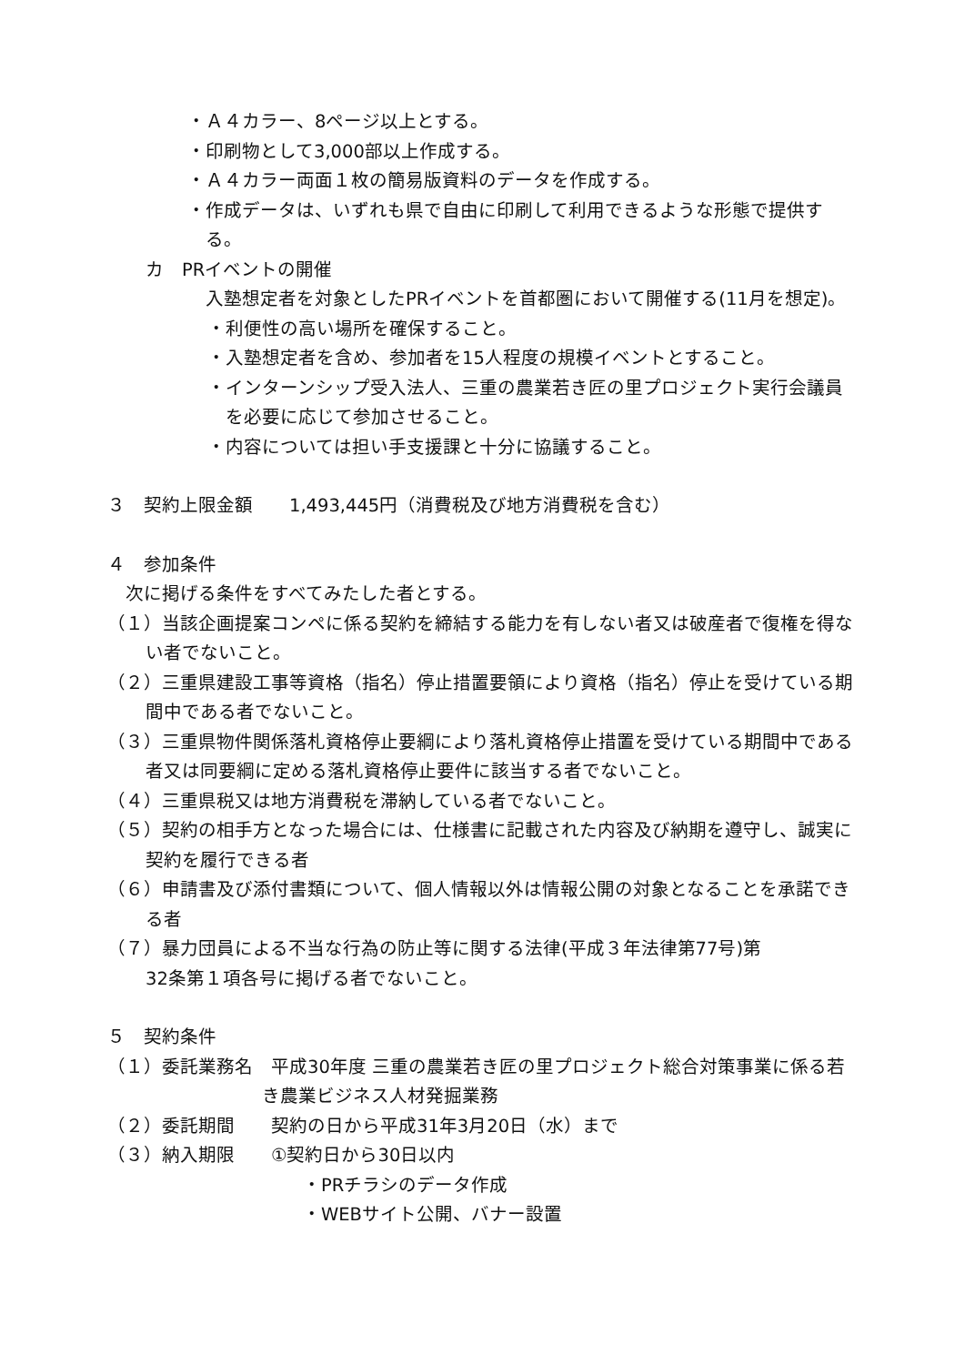・Ａ４カラー、8ページ以上とする。
・印刷物として3,000部以上作成する。
・Ａ４カラー両面１枚の簡易版資料のデータを作成する。
・作成データは、いずれも県で自由に印刷して利用できるような形態で提供する。
カ　PRイベントの開催
入塾想定者を対象としたPRイベントを首都圏において開催する(11月を想定)。
・利便性の高い場所を確保すること。
・入塾想定者を含め、参加者を15人程度の規模イベントとすること。
・インターンシップ受入法人、三重の農業若き匠の里プロジェクト実行会議員を必要に応じて参加させること。
・内容については担い手支援課と十分に協議すること。
３　契約上限金額　　1,493,445円（消費税及び地方消費税を含む）
４　参加条件
次に掲げる条件をすべてみたした者とする。
（１）当該企画提案コンペに係る契約を締結する能力を有しない者又は破産者で復権を得ない者でないこと。
（２）三重県建設工事等資格（指名）停止措置要領により資格（指名）停止を受けている期間中である者でないこと。
（３）三重県物件関係落札資格停止要綱により落札資格停止措置を受けている期間中である者又は同要綱に定める落札資格停止要件に該当する者でないこと。
（４）三重県税又は地方消費税を滞納している者でないこと。
（５）契約の相手方となった場合には、仕様書に記載された内容及び納期を遵守し、誠実に契約を履行できる者
（６）申請書及び添付書類について、個人情報以外は情報公開の対象となることを承諾できる者
（７）暴力団員による不当な行為の防止等に関する法律(平成３年法律第77号)第
32条第１項各号に掲げる者でないこと。
５　契約条件
（１）委託業務名　平成30年度 三重の農業若き匠の里プロジェクト総合対策事業に係る若き農業ビジネス人材発掘業務
（２）委託期間　　契約の日から平成31年3月20日（水）まで
（３）納入期限　　①契約日から30日以内
・PRチラシのデータ作成
・WEBサイト公開、バナー設置